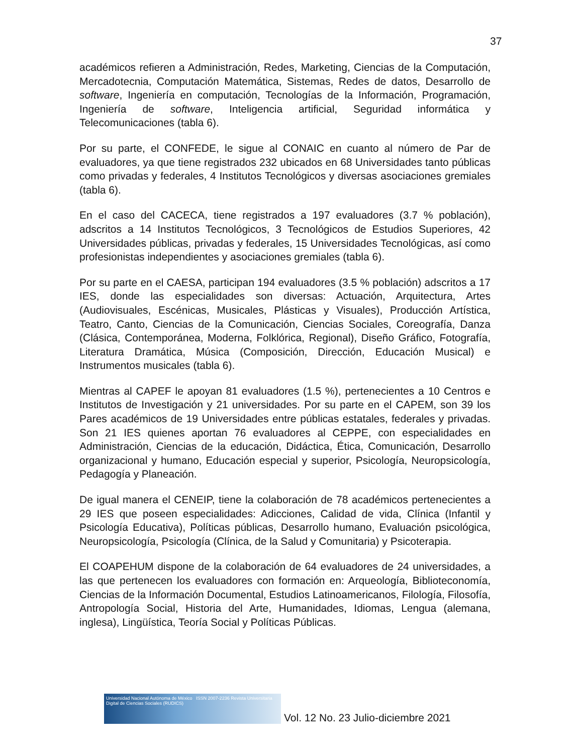37
académicos refieren a Administración, Redes, Marketing, Ciencias de la Computación, Mercadotecnia, Computación Matemática, Sistemas, Redes de datos, Desarrollo de software, Ingeniería en computación, Tecnologías de la Información, Programación, Ingeniería de software, Inteligencia artificial, Seguridad informática y Telecomunicaciones (tabla 6).
Por su parte, el CONFEDE, le sigue al CONAIC en cuanto al número de Par de evaluadores, ya que tiene registrados 232 ubicados en 68 Universidades tanto públicas como privadas y federales, 4 Institutos Tecnológicos y diversas asociaciones gremiales (tabla 6).
En el caso del CACECA, tiene registrados a 197 evaluadores (3.7 % población), adscritos a 14 Institutos Tecnológicos, 3 Tecnológicos de Estudios Superiores, 42 Universidades públicas, privadas y federales, 15 Universidades Tecnológicas, así como profesionistas independientes y asociaciones gremiales (tabla 6).
Por su parte en el CAESA, participan 194 evaluadores (3.5 % población) adscritos a 17 IES, donde las especialidades son diversas: Actuación, Arquitectura, Artes (Audiovisuales, Escénicas, Musicales, Plásticas y Visuales), Producción Artística, Teatro, Canto, Ciencias de la Comunicación, Ciencias Sociales, Coreografía, Danza (Clásica, Contemporánea, Moderna, Folklórica, Regional), Diseño Gráfico, Fotografía, Literatura Dramática, Música (Composición, Dirección, Educación Musical) e Instrumentos musicales (tabla 6).
Mientras al CAPEF le apoyan 81 evaluadores (1.5 %), pertenecientes a 10 Centros e Institutos de Investigación y 21 universidades. Por su parte en el CAPEM, son 39 los Pares académicos de 19 Universidades entre públicas estatales, federales y privadas. Son 21 IES quienes aportan 76 evaluadores al CEPPE, con especialidades en Administración, Ciencias de la educación, Didáctica, Ética, Comunicación, Desarrollo organizacional y humano, Educación especial y superior, Psicología, Neuropsicología, Pedagogía y Planeación.
De igual manera el CENEIP, tiene la colaboración de 78 académicos pertenecientes a 29 IES que poseen especialidades: Adicciones, Calidad de vida, Clínica (Infantil y Psicología Educativa), Políticas públicas, Desarrollo humano, Evaluación psicológica, Neuropsicología, Psicología (Clínica, de la Salud y Comunitaria) y Psicoterapia.
El COAPEHUM dispone de la colaboración de 64 evaluadores de 24 universidades, a las que pertenecen los evaluadores con formación en: Arqueología, Biblioteconomía, Ciencias de la Información Documental, Estudios Latinoamericanos, Filología, Filosofía, Antropología Social, Historia del Arte, Humanidades, Idiomas, Lengua (alemana, inglesa), Lingüística, Teoría Social y Políticas Públicas.
Universidad Nacional Autónoma de México ISSN 2007-2236 Revista Universitaria Digital de Ciencias Sociales (RUDICS)
Vol. 12 No. 23 Julio-diciembre 2021